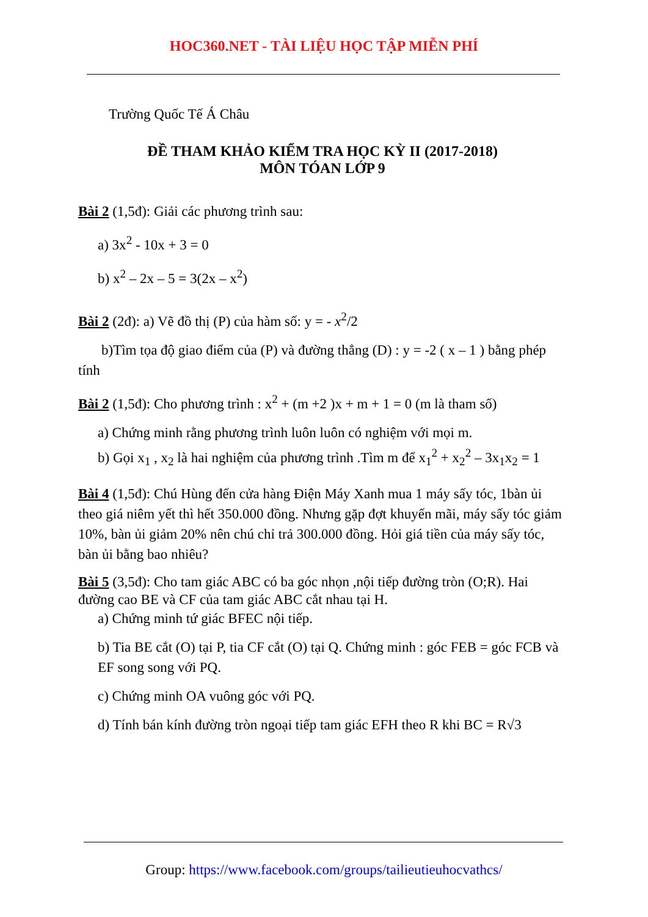HOC360.NET - TÀI LIỆU HỌC TẬP MIỄN PHÍ
Trường Quốc Tế Á Châu
ĐỀ THAM KHẢO KIỂM TRA HỌC KỲ II (2017-2018)
MÔN TÓAN LỚP 9
Bài 2 (1,5đ): Giải các phương trình sau:
a) 3x<sup>2</sup> - 10x + 3 = 0
b) x<sup>2</sup> – 2x – 5 = 3(2x – x<sup>2</sup>)
Bài 2 (2đ): a) Vẽ đồ thị (P) của hàm số: y = - x<sup>2</sup>/2
b)Tìm tọa độ giao điểm của (P) và đường thẳng (D) : y = -2 ( x – 1 ) bằng phép tính
Bài 2 (1,5đ): Cho phương trình : x<sup>2</sup> + (m +2 )x + m + 1 = 0 (m là tham số)
a) Chứng minh rằng phương trình luôn luôn có nghiệm với mọi m.
b) Gọi x<sub>1</sub> , x<sub>2</sub> là hai nghiệm của phương trình .Tìm m để x<sub>1</sub><sup>2</sup> + x<sub>2</sub><sup>2</sup> – 3x<sub>1</sub>x<sub>2</sub> = 1
Bài 4 (1,5đ): Chú Hùng đến cửa hàng Điện Máy Xanh mua 1 máy sấy tóc, 1bàn ủi theo giá niêm yết thì hết 350.000 đồng. Nhưng gặp đợt khuyến mãi, máy sấy tóc giảm 10%, bàn ủi giảm 20% nên chú chỉ trả 300.000 đồng. Hỏi giá tiền của máy sấy tóc, bàn ủi bằng bao nhiêu?
Bài 5 (3,5đ): Cho tam giác ABC có ba góc nhọn ,nội tiếp đường tròn (O;R). Hai đường cao BE và CF của tam giác ABC cắt nhau tại H.
a) Chứng minh tứ giác BFEC nội tiếp.
b) Tia BE cắt (O) tại P, tia CF cắt (O) tại Q. Chứng minh : góc FEB = góc FCB và EF song song với PQ.
c) Chứng minh OA vuông góc với PQ.
d) Tính bán kính đường tròn ngoại tiếp tam giác EFH theo R khi BC = R√3
Group: https://www.facebook.com/groups/tailieutieuhocvathcs/